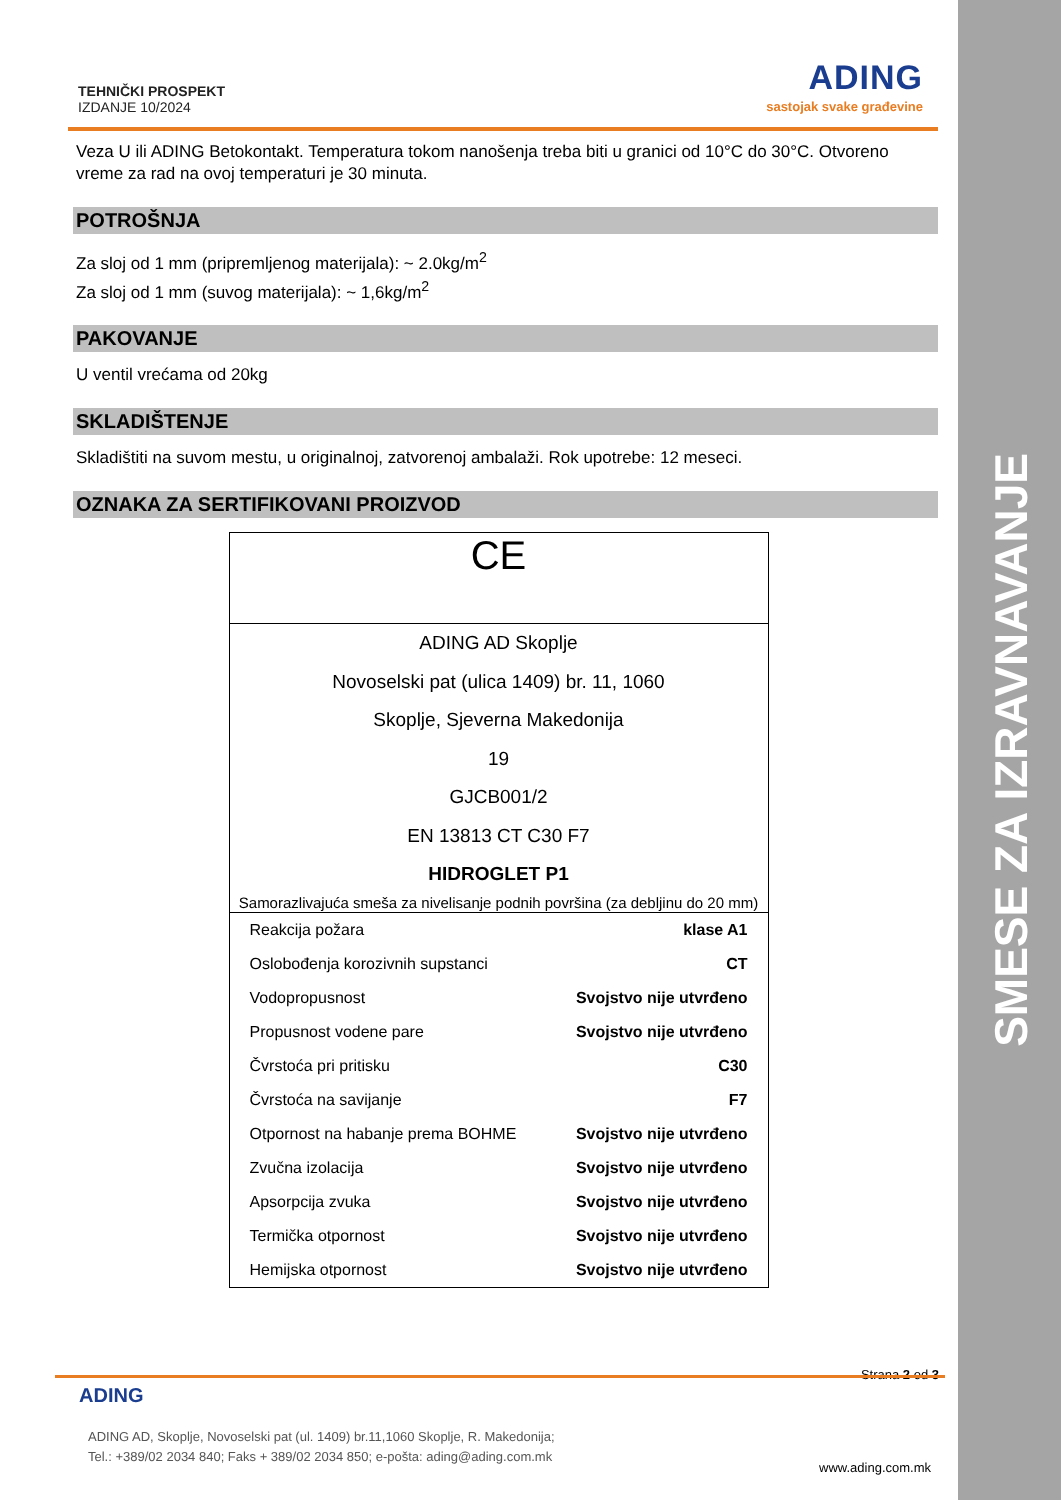SMESE ZA IZRAVNAVANJE
TEHNIČKI PROSPEKT
IZDANJE 10/2024
ADING
sastojak svake građevine
Veza U ili ADING Betokontakt. Temperatura tokom nanošenja treba biti u granici od 10°C do 30°C. Otvoreno vreme za rad na ovoj temperaturi je 30 minuta.
POTROŠNJA
Za sloj od 1 mm (pripremljenog materijala): ~ 2.0kg/m<sup>2</sup>
Za sloj od 1 mm (suvog materijala): ~ 1,6kg/m<sup>2</sup>
PAKOVANJE
U ventil vrećama od 20kg
SKLADIŠTENJE
Skladištiti na suvom mestu, u originalnoj, zatvorenoj ambalaži. Rok upotrebe: 12 meseci.
OZNAKA ZA SERTIFIKOVANI PROIZVOD
CE
ADING AD Skoplje
Novoselski pat (ulica 1409) br. 11, 1060
Skoplje, Sjeverna Makedonija
19
GJCB001/2
EN 13813 CT C30 F7
HIDROGLET P1
Samorazlivajuća smeša za nivelisanje podnih površina (za debljinu do 20 mm)
| Reakcija požara | klase A1 |
| Oslobođenja korozivnih supstanci | CT |
| Vodopropusnost | Svojstvo nije utvrđeno |
| Propusnost vodene pare | Svojstvo nije utvrđeno |
| Čvrstoća pri pritisku | C30 |
| Čvrstoća na savijanje | F7 |
| Otpornost na habanje prema BOHME | Svojstvo nije utvrđeno |
| Zvučna izolacija | Svojstvo nije utvrđeno |
| Apsorpcija zvuka | Svojstvo nije utvrđeno |
| Termička otpornost | Svojstvo nije utvrđeno |
| Hemijska otpornost | Svojstvo nije utvrđeno |
Strana 2 od 3
ADING
ADING AD, Skoplje, Novoselski pat (ul. 1409) br.11,1060 Skoplje, R. Makedonija;
Tel.: +389/02 2034 840; Faks + 389/02 2034 850; e-pošta: ading@ading.com.mk
www.ading.com.mk